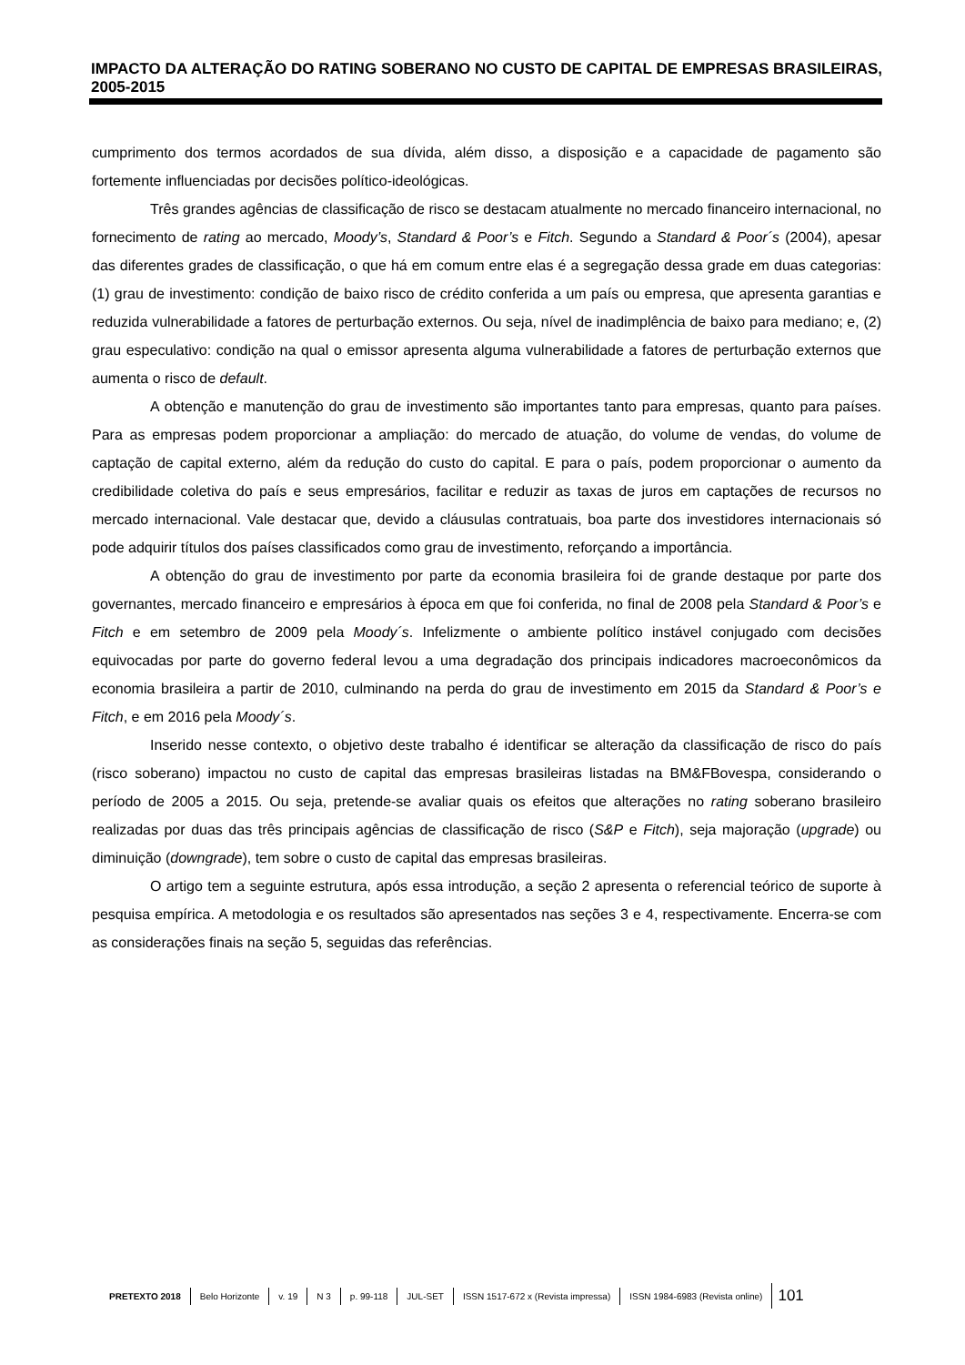IMPACTO DA ALTERAÇÃO DO RATING SOBERANO NO CUSTO DE CAPITAL DE EMPRESAS BRASILEIRAS, 2005-2015
cumprimento dos termos acordados de sua dívida, além disso, a disposição e a capacidade de pagamento são fortemente influenciadas por decisões político-ideológicas.
Três grandes agências de classificação de risco se destacam atualmente no mercado financeiro internacional, no fornecimento de rating ao mercado, Moody’s, Standard & Poor’s e Fitch. Segundo a Standard & Poor´s (2004), apesar das diferentes grades de classificação, o que há em comum entre elas é a segregação dessa grade em duas categorias: (1) grau de investimento: condição de baixo risco de crédito conferida a um país ou empresa, que apresenta garantias e reduzida vulnerabilidade a fatores de perturbação externos. Ou seja, nível de inadimplência de baixo para mediano; e, (2) grau especulativo: condição na qual o emissor apresenta alguma vulnerabilidade a fatores de perturbação externos que aumenta o risco de default.
A obtenção e manutenção do grau de investimento são importantes tanto para empresas, quanto para países. Para as empresas podem proporcionar a ampliação: do mercado de atuação, do volume de vendas, do volume de captação de capital externo, além da redução do custo do capital. E para o país, podem proporcionar o aumento da credibilidade coletiva do país e seus empresários, facilitar e reduzir as taxas de juros em captações de recursos no mercado internacional. Vale destacar que, devido a cláusulas contratuais, boa parte dos investidores internacionais só pode adquirir títulos dos países classificados como grau de investimento, reforçando a importância.
A obtenção do grau de investimento por parte da economia brasileira foi de grande destaque por parte dos governantes, mercado financeiro e empresários à época em que foi conferida, no final de 2008 pela Standard & Poor’s e Fitch e em setembro de 2009 pela Moody´s. Infelizmente o ambiente político instável conjugado com decisões equivocadas por parte do governo federal levou a uma degradação dos principais indicadores macroeconômicos da economia brasileira a partir de 2010, culminando na perda do grau de investimento em 2015 da Standard & Poor’s e Fitch, e em 2016 pela Moody´s.
Inserido nesse contexto, o objetivo deste trabalho é identificar se alteração da classificação de risco do país (risco soberano) impactou no custo de capital das empresas brasileiras listadas na BM&FBovespa, considerando o período de 2005 a 2015. Ou seja, pretende-se avaliar quais os efeitos que alterações no rating soberano brasileiro realizadas por duas das três principais agências de classificação de risco (S&P e Fitch), seja majoração (upgrade) ou diminuição (downgrade), tem sobre o custo de capital das empresas brasileiras.
O artigo tem a seguinte estrutura, após essa introdução, a seção 2 apresenta o referencial teórico de suporte à pesquisa empírica. A metodologia e os resultados são apresentados nas seções 3 e 4, respectivamente. Encerra-se com as considerações finais na seção 5, seguidas das referências.
PRETEXTO 2018 Belo Horizonte v. 19 N 3 p. 99-118 JUL-SET ISSN 1517-672 x (Revista impressa) ISSN 1984-6983 (Revista online) 101